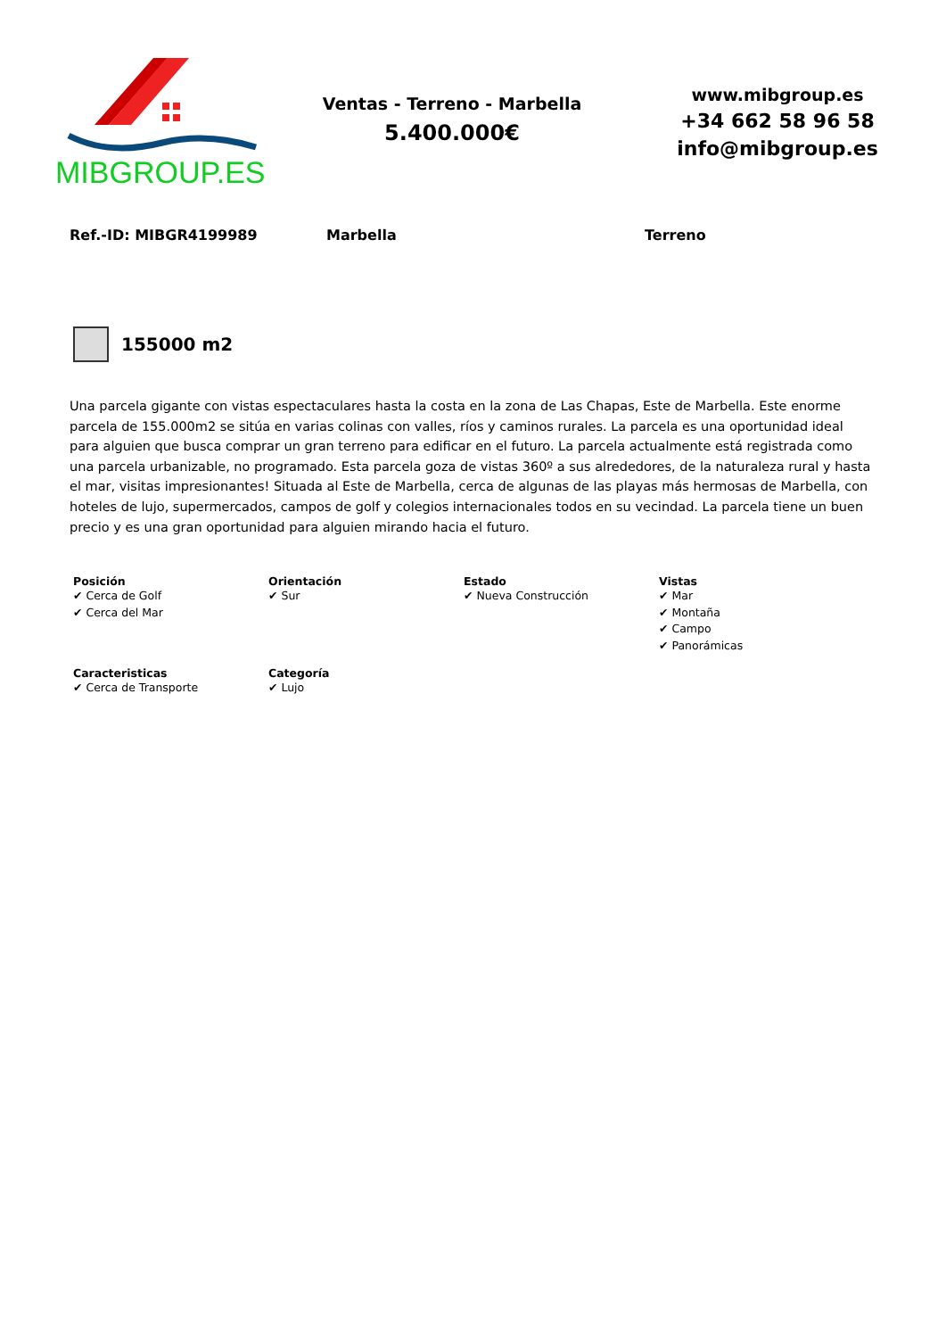MIBGROUP.ES
Ventas - Terreno - Marbella
5.400.000€
www.mibgroup.es
+34 662 58 96 58
info@mibgroup.es
Ref.-ID: MIBGR4199989 Marbella Terreno
155000 m2
Una parcela gigante con vistas espectaculares hasta la costa en la zona de Las Chapas, Este de Marbella. Este enorme parcela de 155.000m2 se sitúa en varias colinas con valles, ríos y caminos rurales. La parcela es una oportunidad ideal para alguien que busca comprar un gran terreno para edificar en el futuro. La parcela actualmente está registrada como una parcela urbanizable, no programado. Esta parcela goza de vistas 360º a sus alrededores, de la naturaleza rural y hasta el mar, visitas impresionantes! Situada al Este de Marbella, cerca de algunas de las playas más hermosas de Marbella, con hoteles de lujo, supermercados, campos de golf y colegios internacionales todos en su vecindad. La parcela tiene un buen precio y es una gran oportunidad para alguien mirando hacia el futuro.
Posición
✔ Cerca de Golf
✔ Cerca del Mar
Orientación
✔ Sur
Estado
✔ Nueva Construcción
Vistas
✔ Mar
✔ Montaña
✔ Campo
✔ Panorámicas
Caracteristicas
✔ Cerca de Transporte
Categoría
✔ Lujo